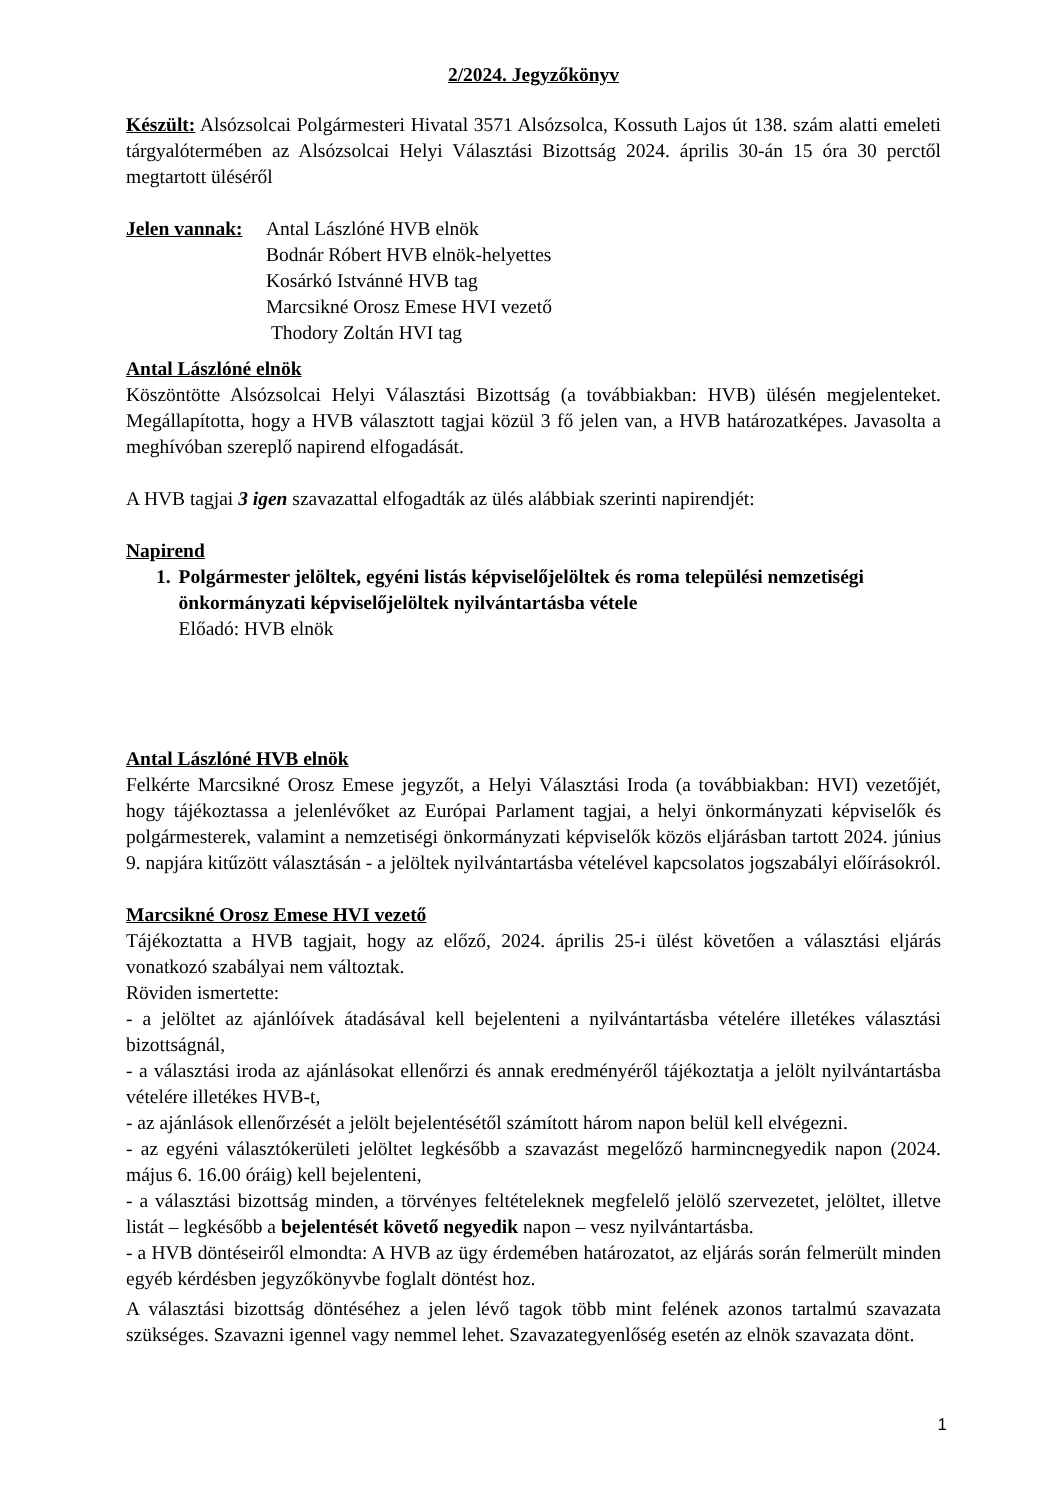2/2024. Jegyzőkönyv
Készült: Alsózsolcai Polgármesteri Hivatal 3571 Alsózsolca, Kossuth Lajos út 138. szám alatti emeleti tárgyalótermében az Alsózsolcai Helyi Választási Bizottság 2024. április 30-án 15 óra 30 perctől megtartott üléséről
Jelen vannak:
Antal Lászlóné HVB elnök
Bodnár Róbert HVB elnök-helyettes
Kosárkó Istvánné HVB tag
Marcsikné Orosz Emese HVI vezető
Thodory Zoltán HVI tag
Antal Lászlóné elnök
Köszöntötte Alsózsolcai Helyi Választási Bizottság (a továbbiakban: HVB) ülésén megjelenteket. Megállapította, hogy a HVB választott tagjai közül 3 fő jelen van, a HVB határozatképes. Javasolta a meghívóban szereplő napirend elfogadását.
A HVB tagjai 3 igen szavazattal elfogadták az ülés alábbiak szerinti napirendjét:
Napirend
1. Polgármester jelöltek, egyéni listás képviselőjelöltek és roma települési nemzetiségi önkormányzati képviselőjelöltek nyilvántartásba vétele
Előadó: HVB elnök
Antal Lászlóné HVB elnök
Felkérte Marcsikné Orosz Emese jegyzőt, a Helyi Választási Iroda (a továbbiakban: HVI) vezetőjét, hogy tájékoztassa a jelenlévőket az Európai Parlament tagjai, a helyi önkormányzati képviselők és polgármesterek, valamint a nemzetiségi önkormányzati képviselők közös eljárásban tartott 2024. június 9. napjára kitűzött választásán - a jelöltek nyilvántartásba vételével kapcsolatos jogszabályi előírásokról.
Marcsikné Orosz Emese HVI vezető
Tájékoztatta a HVB tagjait, hogy az előző, 2024. április 25-i ülést követően a választási eljárás vonatkozó szabályai nem változtak.
Röviden ismertette:
- a jelöltet az ajánlóívek átadásával kell bejelenteni a nyilvántartásba vételére illetékes választási bizottságnál,
- a választási iroda az ajánlásokat ellenőrzi és annak eredményéről tájékoztatja a jelölt nyilvántartásba vételére illetékes HVB-t,
- az ajánlások ellenőrzését a jelölt bejelentésétől számított három napon belül kell elvégezni.
- az egyéni választókerületi jelöltet legkésőbb a szavazást megelőző harmincnegyedik napon (2024. május 6. 16.00 óráig) kell bejelenteni,
- a választási bizottság minden, a törvényes feltételeknek megfelelő jelölő szervezetet, jelöltet, illetve listát – legkésőbb a bejelentését követő negyedik napon – vesz nyilvántartásba.
- a HVB döntéseiről elmondta: A HVB az ügy érdemében határozatot, az eljárás során felmerült minden egyéb kérdésben jegyzőkönyvbe foglalt döntést hoz.
A választási bizottság döntéséhez a jelen lévő tagok több mint felének azonos tartalmú szavazata szükséges. Szavazni igennel vagy nemmel lehet. Szavazategyenlőség esetén az elnök szavazata dönt.
1